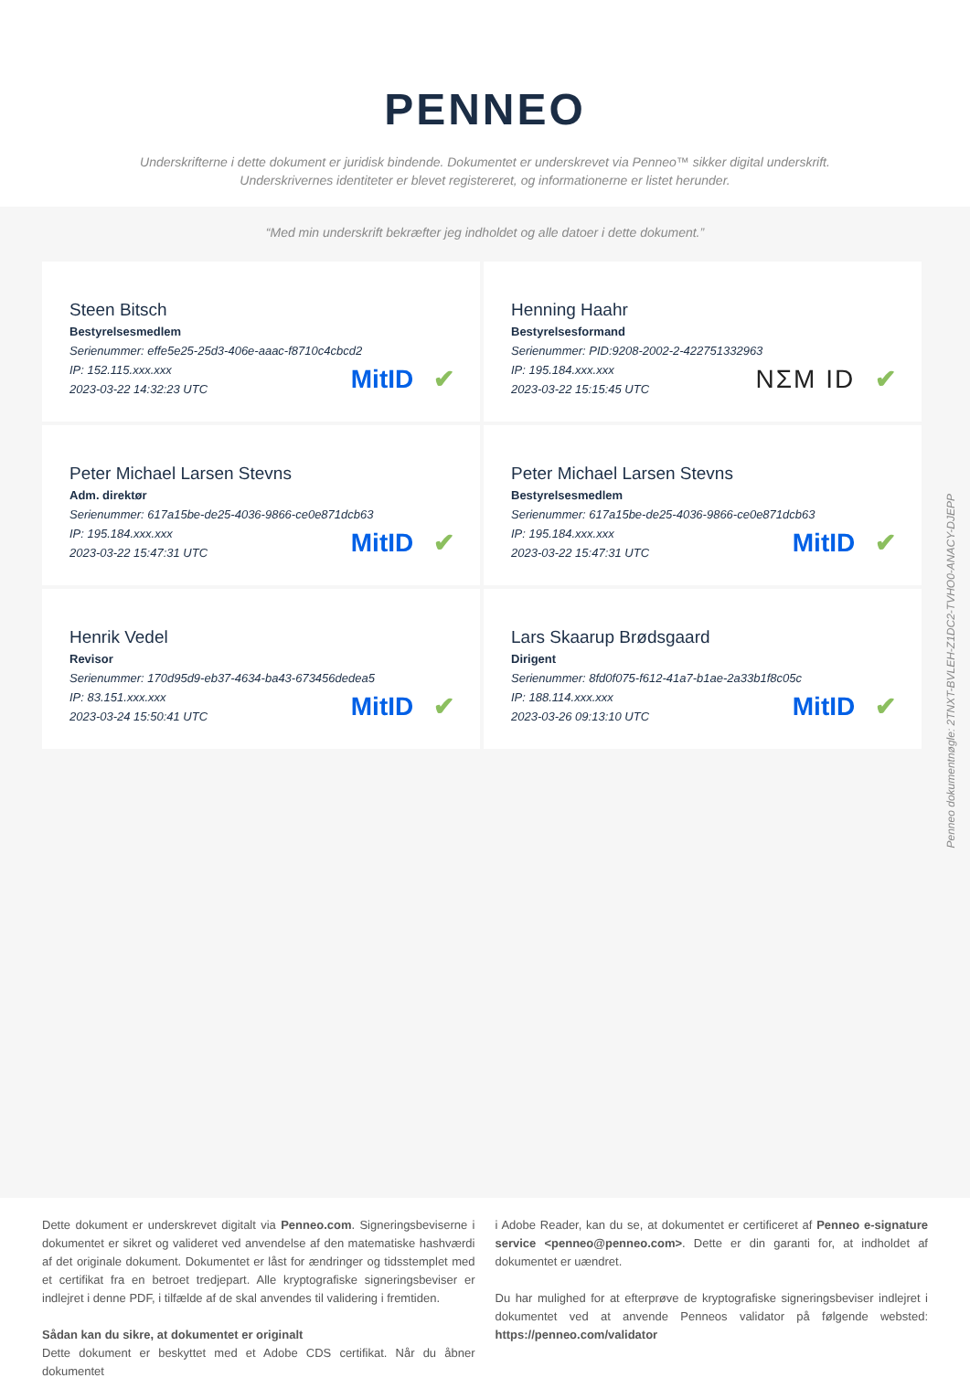PENNEO
Underskrifterne i dette dokument er juridisk bindende. Dokumentet er underskrevet via Penneo™ sikker digital underskrift.
Underskrivernes identiteter er blevet registereret, og informationerne er listet herunder.
“Med min underskrift bekræfter jeg indholdet og alle datoer i dette dokument.”
Steen Bitsch
Bestyrelsesmedlem
Serienummer: effe5e25-25d3-406e-aaac-f8710c4cbcd2
IP: 152.115.xxx.xxx
2023-03-22 14:32:23 UTC
MitID ✔
Henning Haahr
Bestyrelsesformand
Serienummer: PID:9208-2002-2-422751332963
IP: 195.184.xxx.xxx
2023-03-22 15:15:45 UTC
NΣM ID ✔
Peter Michael Larsen Stevns
Adm. direktør
Serienummer: 617a15be-de25-4036-9866-ce0e871dcb63
IP: 195.184.xxx.xxx
2023-03-22 15:47:31 UTC
MitID ✔
Peter Michael Larsen Stevns
Bestyrelsesmedlem
Serienummer: 617a15be-de25-4036-9866-ce0e871dcb63
IP: 195.184.xxx.xxx
2023-03-22 15:47:31 UTC
MitID ✔
Henrik Vedel
Revisor
Serienummer: 170d95d9-eb37-4634-ba43-673456dedea5
IP: 83.151.xxx.xxx
2023-03-24 15:50:41 UTC
MitID ✔
Lars Skaarup Brødsgaard
Dirigent
Serienummer: 8fd0f075-f612-41a7-b1ae-2a33b1f8c05c
IP: 188.114.xxx.xxx
2023-03-26 09:13:10 UTC
MitID ✔
Penneo dokumentnøgle: 2TNXT-BVLEH-Z1DC2-TVHO0-ANACY-DJEPP
Dette dokument er underskrevet digitalt via Penneo.com. Signeringsbeviserne i dokumentet er sikret og valideret ved anvendelse af den matematiske hashværdi af det originale dokument. Dokumentet er låst for ændringer og tidsstemplet med et certifikat fra en betroet tredjepart. Alle kryptografiske signeringsbeviser er indlejret i denne PDF, i tilfælde af de skal anvendes til validering i fremtiden.
Sådan kan du sikre, at dokumentet er originalt
Dette dokument er beskyttet med et Adobe CDS certifikat. Når du åbner dokumentet
i Adobe Reader, kan du se, at dokumentet er certificeret af Penneo e-signature service <penneo@penneo.com>. Dette er din garanti for, at indholdet af dokumentet er uændret.
Du har mulighed for at efterprøve de kryptografiske signeringsbeviser indlejret i dokumentet ved at anvende Penneos validator på følgende websted: https://penneo.com/validator